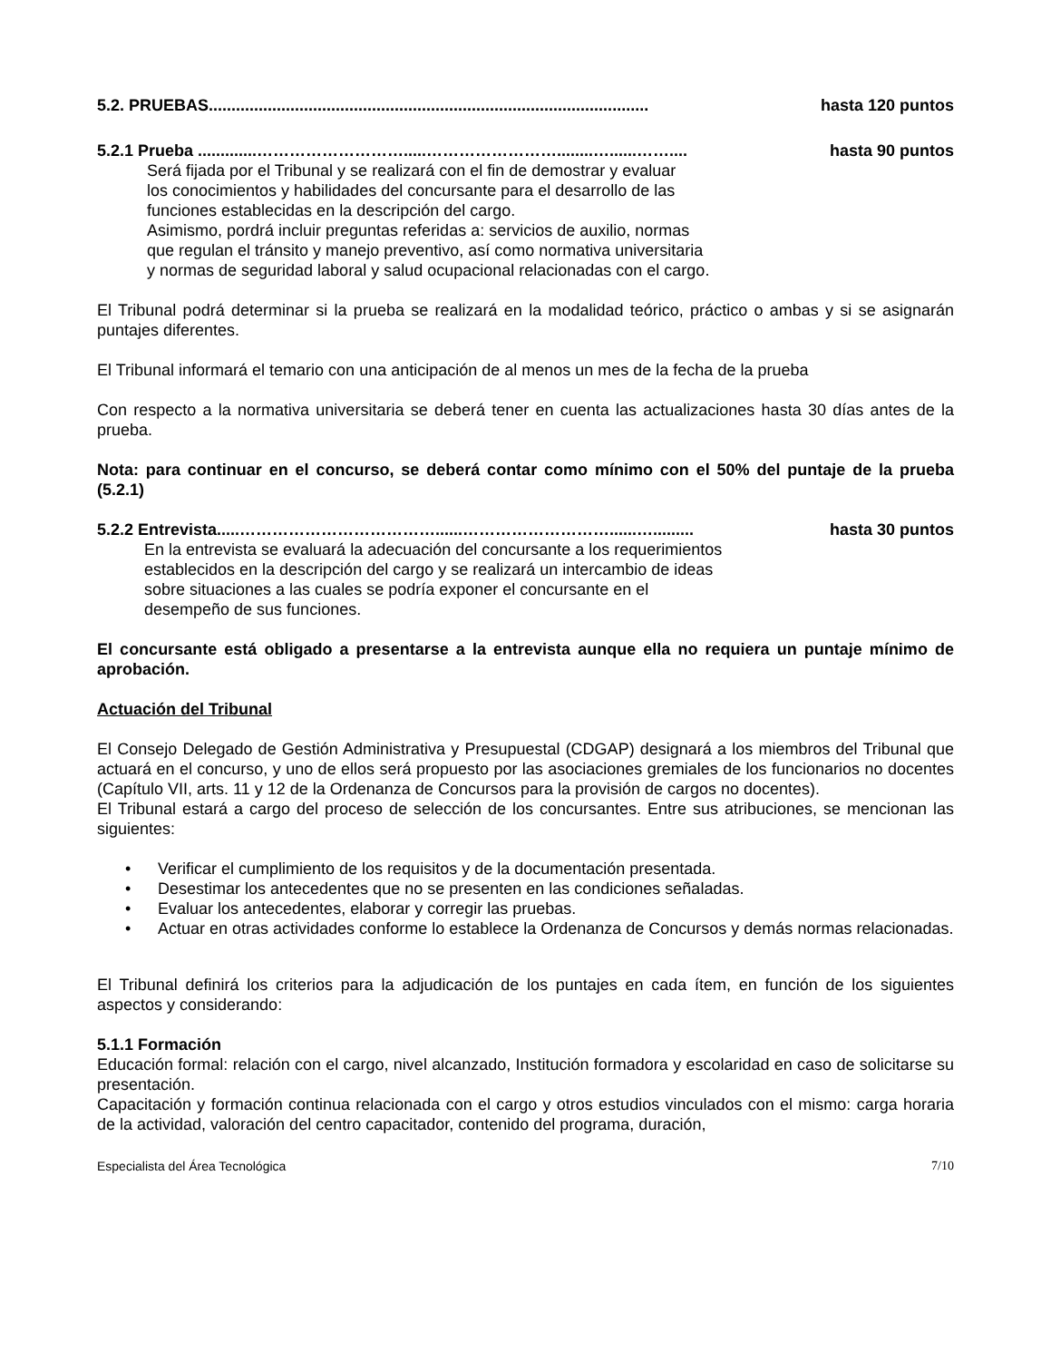5.2. PRUEBAS................................................................................................. hasta 120 puntos
5.2.1 Prueba .............……………………….....……………………........…......…….... hasta 90 puntos
Será fijada por el Tribunal y se realizará con el fin de demostrar y evaluar
los conocimientos y habilidades del concursante para el desarrollo de las
funciones establecidas en la descripción del cargo.
Asimismo, pordrá incluir preguntas referidas a: servicios de auxilio, normas
que regulan el tránsito y manejo preventivo, así como normativa universitaria
y normas de seguridad laboral y salud ocupacional relacionadas con el cargo.
El Tribunal podrá determinar si la prueba se realizará en la modalidad teórico, práctico o ambas y si se asignarán puntajes diferentes.
El Tribunal informará el temario con una anticipación de al menos un mes de la fecha de la prueba
Con respecto a la normativa universitaria se deberá tener en cuenta las actualizaciones hasta 30 días antes de la prueba.
Nota: para continuar en el concurso, se deberá contar como mínimo con el 50% del puntaje de la prueba (5.2.1)
5.2.2 Entrevista.....………………………………......………………………......…......... hasta 30 puntos
En la entrevista se evaluará la adecuación del concursante a los requerimientos
establecidos en la descripción del cargo y se realizará un intercambio de ideas
sobre situaciones a las cuales se podría exponer el concursante en el
desempeño de sus funciones.
El concursante está obligado a presentarse a la entrevista aunque ella no requiera un puntaje mínimo de aprobación.
Actuación del Tribunal
El Consejo Delegado de Gestión Administrativa y Presupuestal (CDGAP) designará a los miembros del Tribunal que actuará en el concurso, y uno de ellos será propuesto por las asociaciones gremiales de los funcionarios no docentes (Capítulo VII, arts. 11 y 12 de la Ordenanza de Concursos para la provisión de cargos no docentes).
El Tribunal estará a cargo del proceso de selección de los concursantes. Entre sus atribuciones, se mencionan las siguientes:
• Verificar el cumplimiento de los requisitos y de la documentación presentada.
• Desestimar los antecedentes que no se presenten en las condiciones señaladas.
• Evaluar los antecedentes, elaborar y corregir las pruebas.
• Actuar en otras actividades conforme lo establece la Ordenanza de Concursos y demás normas relacionadas.
El Tribunal definirá los criterios para la adjudicación de los puntajes en cada ítem, en función de los siguientes aspectos y considerando:
5.1.1 Formación
Educación formal: relación con el cargo, nivel alcanzado, Institución formadora y escolaridad en caso de solicitarse su presentación.
Capacitación y formación continua relacionada con el cargo y otros estudios vinculados con el mismo: carga horaria de la actividad, valoración del centro capacitador, contenido del programa, duración,
Especialista del Área Tecnológica 7/10